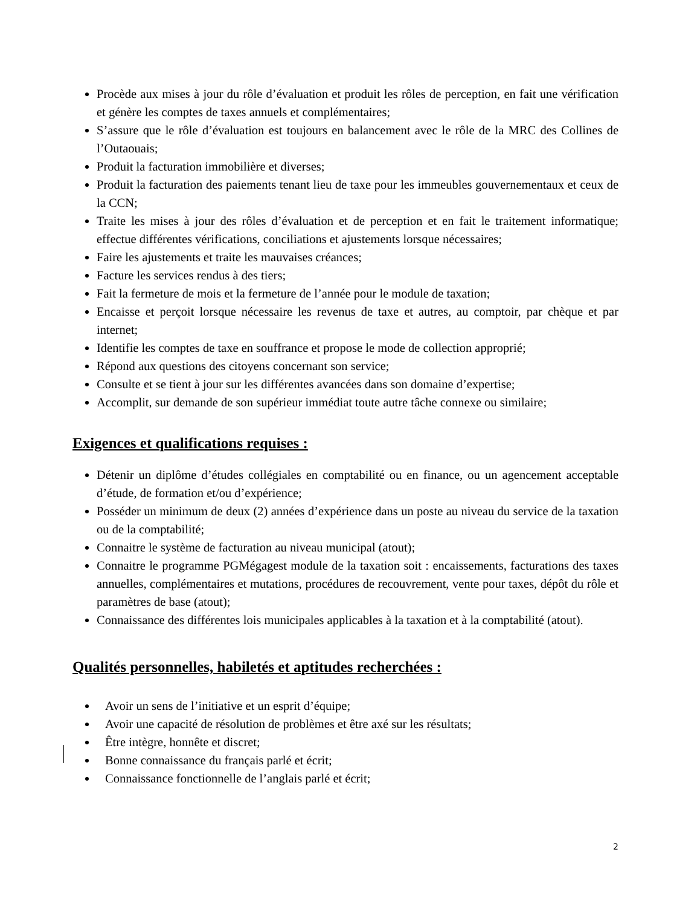Procède aux mises à jour du rôle d’évaluation et produit les rôles de perception, en fait une vérification et génère les comptes de taxes annuels et complémentaires;
S’assure que le rôle d’évaluation est toujours en balancement avec le rôle de la MRC des Collines de l’Outaouais;
Produit la facturation immobilière et diverses;
Produit la facturation des paiements tenant lieu de taxe pour les immeubles gouvernementaux et ceux de la CCN;
Traite les mises à jour des rôles d’évaluation et de perception et en fait le traitement informatique; effectue différentes vérifications, conciliations et ajustements lorsque nécessaires;
Faire les ajustements et traite les mauvaises créances;
Facture les services rendus à des tiers;
Fait la fermeture de mois et la fermeture de l’année pour le module de taxation;
Encaisse et perçoit lorsque nécessaire les revenus de taxe et autres, au comptoir, par chèque et par internet;
Identifie les comptes de taxe en souffrance et propose le mode de collection approprié;
Répond aux questions des citoyens concernant son service;
Consulte et se tient à jour sur les différentes avancées dans son domaine d’expertise;
Accomplit, sur demande de son supérieur immédiat toute autre tâche connexe ou similaire;
Exigences et qualifications requises :
Détenir un diplôme d’études collégiales en comptabilité ou en finance, ou un agencement acceptable d’étude, de formation et/ou d’expérience;
Posséder un minimum de deux (2) années d’expérience dans un poste au niveau du service de la taxation ou de la comptabilité;
Connaitre le système de facturation au niveau municipal (atout);
Connaitre le programme PGMégagest module de la taxation soit : encaissements, facturations des taxes annuelles, complémentaires et mutations, procédures de recouvrement, vente pour taxes, dépôt du rôle et paramètres de base (atout);
Connaissance des différentes lois municipales applicables à la taxation et à la comptabilité (atout).
Qualités personnelles, habiletés et aptitudes recherchées :
Avoir un sens de l’initiative et un esprit d’équipe;
Avoir une capacité de résolution de problèmes et être axé sur les résultats;
Être intègre, honnête et discret;
Bonne connaissance du français parlé et écrit;
Connaissance fonctionnelle de l’anglais parlé et écrit;
2